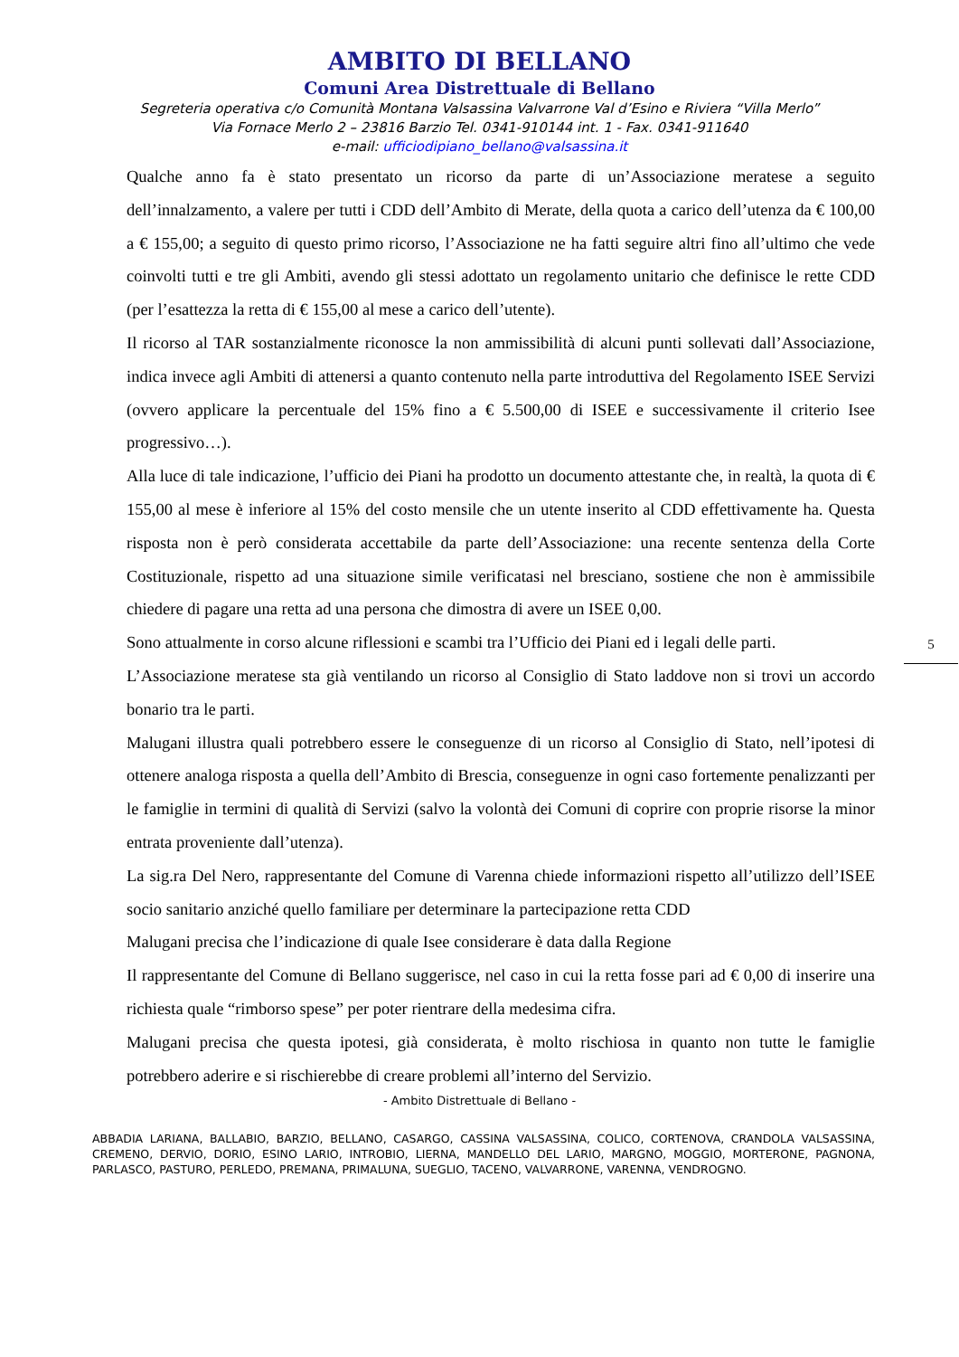AMBITO DI BELLANO
Comuni Area Distrettuale di Bellano
Segreteria operativa c/o Comunità Montana Valsassina Valvarrone Val d’Esino e Riviera “Villa Merlo”
Via Fornace Merlo 2 – 23816 Barzio Tel. 0341-910144 int. 1 - Fax. 0341-911640
e-mail: ufficiodipiano_bellano@valsassina.it
Qualche anno fa è stato presentato un ricorso da parte di un’Associazione meratese a seguito dell’innalzamento, a valere per tutti i CDD dell’Ambito di Merate, della quota a carico dell’utenza da € 100,00 a € 155,00; a seguito di questo primo ricorso, l’Associazione ne ha fatti seguire altri fino all’ultimo che vede coinvolti tutti e tre gli Ambiti, avendo gli stessi adottato un regolamento unitario che definisce le rette CDD (per l’esattezza la retta di € 155,00 al mese a carico dell’utente).
Il ricorso al TAR sostanzialmente riconosce la non ammissibilità di alcuni punti sollevati dall’Associazione, indica invece agli Ambiti di attenersi a quanto contenuto nella parte introduttiva del Regolamento ISEE Servizi (ovvero applicare la percentuale del 15% fino a € 5.500,00 di ISEE e successivamente il criterio Isee progressivo…).
Alla luce di tale indicazione, l’ufficio dei Piani ha prodotto un documento attestante che, in realtà, la quota di € 155,00 al mese è inferiore al 15% del costo mensile che un utente inserito al CDD effettivamente ha. Questa risposta non è però considerata accettabile da parte dell’Associazione: una recente sentenza della Corte Costituzionale, rispetto ad una situazione simile verificatasi nel bresciano, sostiene che non è ammissibile chiedere di pagare una retta ad una persona che dimostra di avere un ISEE 0,00.
Sono attualmente in corso alcune riflessioni e scambi tra l’Ufficio dei Piani ed i legali delle parti.
L’Associazione meratese sta già ventilando un ricorso al Consiglio di Stato laddove non si trovi un accordo bonario tra le parti.
Malugani illustra quali potrebbero essere le conseguenze di un ricorso al Consiglio di Stato, nell’ipotesi di ottenere analoga risposta a quella dell’Ambito di Brescia, conseguenze in ogni caso fortemente penalizzanti per le famiglie in termini di qualità di Servizi (salvo la volontà dei Comuni di coprire con proprie risorse la minor entrata proveniente dall’utenza).
La sig.ra Del Nero, rappresentante del Comune di Varenna chiede informazioni rispetto all’utilizzo dell’ISEE socio sanitario anziché quello familiare per determinare la partecipazione retta CDD
Malugani precisa che l’indicazione di quale Isee considerare è data dalla Regione
Il rappresentante del Comune di Bellano suggerisce, nel caso in cui la retta fosse pari ad € 0,00 di inserire una richiesta quale “rimborso spese” per poter rientrare della medesima cifra.
Malugani precisa che questa ipotesi, già considerata, è molto rischiosa in quanto non tutte le famiglie potrebbero aderire e si rischierebbe di creare problemi all’interno del Servizio.
5
- Ambito Distrettuale di Bellano -
ABBADIA LARIANA, BALLABIO, BARZIO, BELLANO, CASARGO, CASSINA VALSASSINA, COLICO, CORTENOVA, CRANDOLA VALSASSINA, CREMENO, DERVIO, DORIO, ESINO LARIO, INTROBIO, LIERNA, MANDELLO DEL LARIO, MARGNO, MOGGIO, MORTERONE, PAGNONA, PARLASCO, PASTURO, PERLEDO, PREMANA, PRIMALUNA, SUEGLIO, TACENO, VALVARRONE, VARENNA, VENDROGNO.